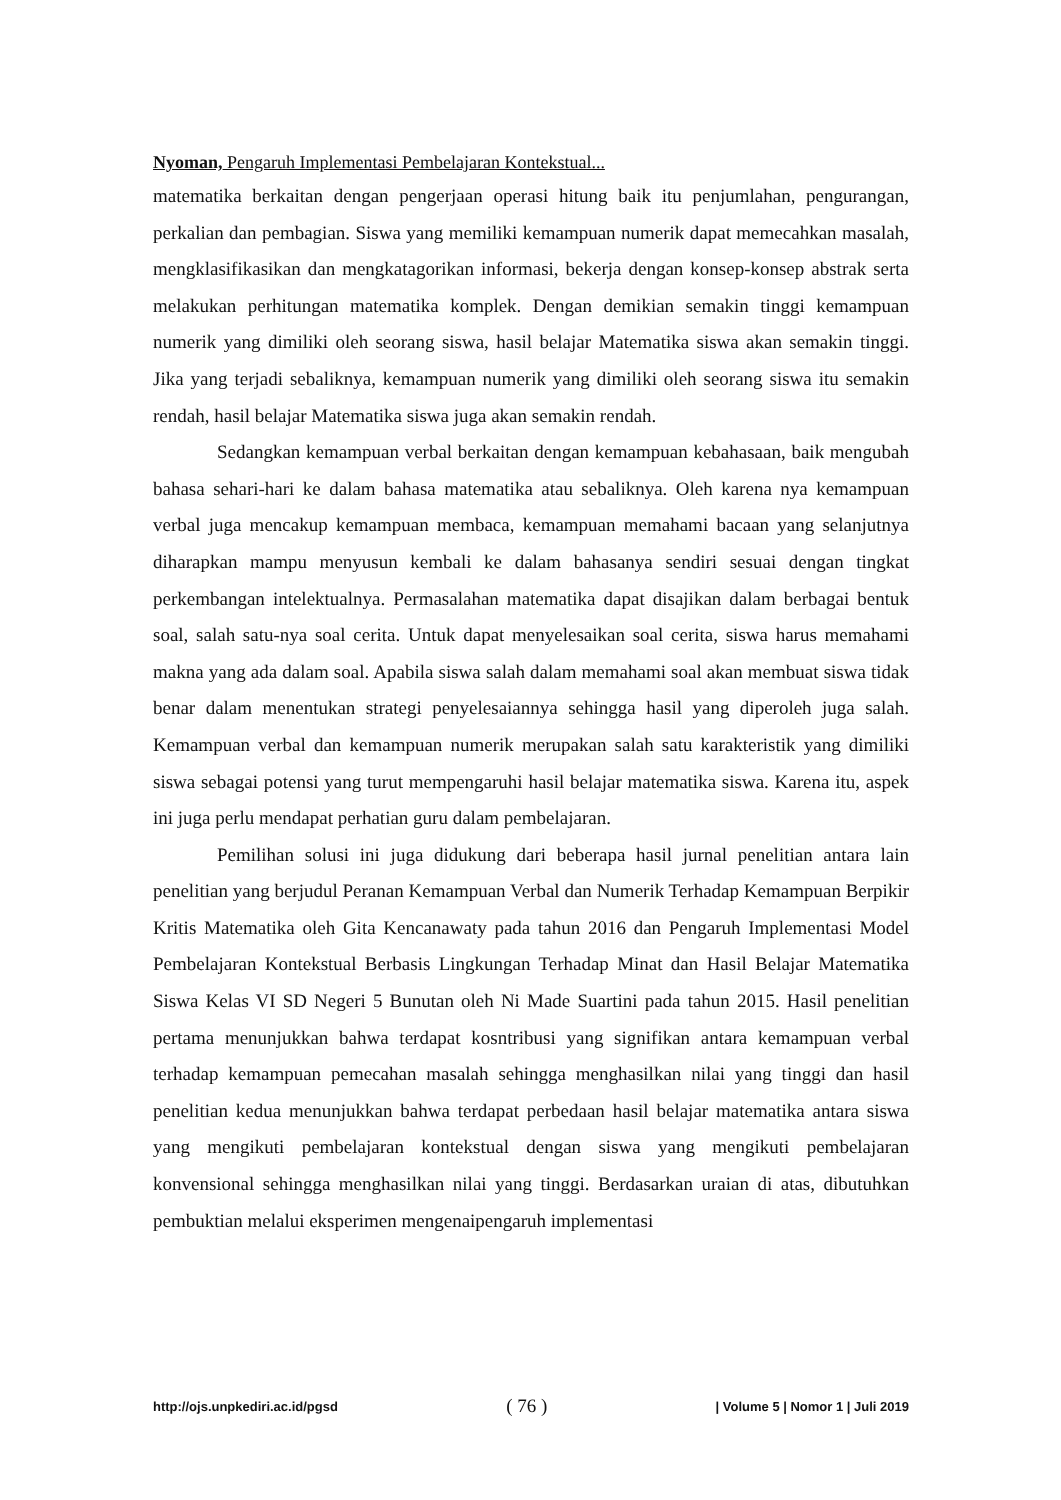Nyoman, Pengaruh Implementasi Pembelajaran Kontekstual...
matematika berkaitan dengan pengerjaan operasi hitung baik itu penjumlahan, pengurangan, perkalian dan pembagian. Siswa yang memiliki kemampuan numerik dapat memecahkan masalah, mengklasifikasikan dan mengkatagorikan informasi, bekerja dengan konsep-konsep abstrak serta melakukan perhitungan matematika komplek. Dengan demikian semakin tinggi kemampuan numerik yang dimiliki oleh seorang siswa, hasil belajar Matematika siswa akan semakin tinggi. Jika yang terjadi sebaliknya, kemampuan numerik yang dimiliki oleh seorang siswa itu semakin rendah, hasil belajar Matematika siswa juga akan semakin rendah.
Sedangkan kemampuan verbal berkaitan dengan kemampuan kebahasaan, baik mengubah bahasa sehari-hari ke dalam bahasa matematika atau sebaliknya. Oleh karena nya kemampuan verbal juga mencakup kemampuan membaca, kemampuan memahami bacaan yang selanjutnya diharapkan mampu menyusun kembali ke dalam bahasanya sendiri sesuai dengan tingkat perkembangan intelektualnya. Permasalahan matematika dapat disajikan dalam berbagai bentuk soal, salah satu-nya soal cerita. Untuk dapat menyelesaikan soal cerita, siswa harus memahami makna yang ada dalam soal. Apabila siswa salah dalam memahami soal akan membuat siswa tidak benar dalam menentukan strategi penyelesaiannya sehingga hasil yang diperoleh juga salah. Kemampuan verbal dan kemampuan numerik merupakan salah satu karakteristik yang dimiliki siswa sebagai potensi yang turut mempengaruhi hasil belajar matematika siswa. Karena itu, aspek ini juga perlu mendapat perhatian guru dalam pembelajaran.
Pemilihan solusi ini juga didukung dari beberapa hasil jurnal penelitian antara lain penelitian yang berjudul Peranan Kemampuan Verbal dan Numerik Terhadap Kemampuan Berpikir Kritis Matematika oleh Gita Kencanawaty pada tahun 2016 dan Pengaruh Implementasi Model Pembelajaran Kontekstual Berbasis Lingkungan Terhadap Minat dan Hasil Belajar Matematika Siswa Kelas VI SD Negeri 5 Bunutan oleh Ni Made Suartini pada tahun 2015. Hasil penelitian pertama menunjukkan bahwa terdapat kosntribusi yang signifikan antara kemampuan verbal terhadap kemampuan pemecahan masalah sehingga menghasilkan nilai yang tinggi dan hasil penelitian kedua menunjukkan bahwa terdapat perbedaan hasil belajar matematika antara siswa yang mengikuti pembelajaran kontekstual dengan siswa yang mengikuti pembelajaran konvensional sehingga menghasilkan nilai yang tinggi. Berdasarkan uraian di atas, dibutuhkan pembuktian melalui eksperimen mengenaipengaruh implementasi
http://ojs.unpkediri.ac.id/pgsd ( 76 ) | Volume 5 | Nomor 1 | Juli 2019